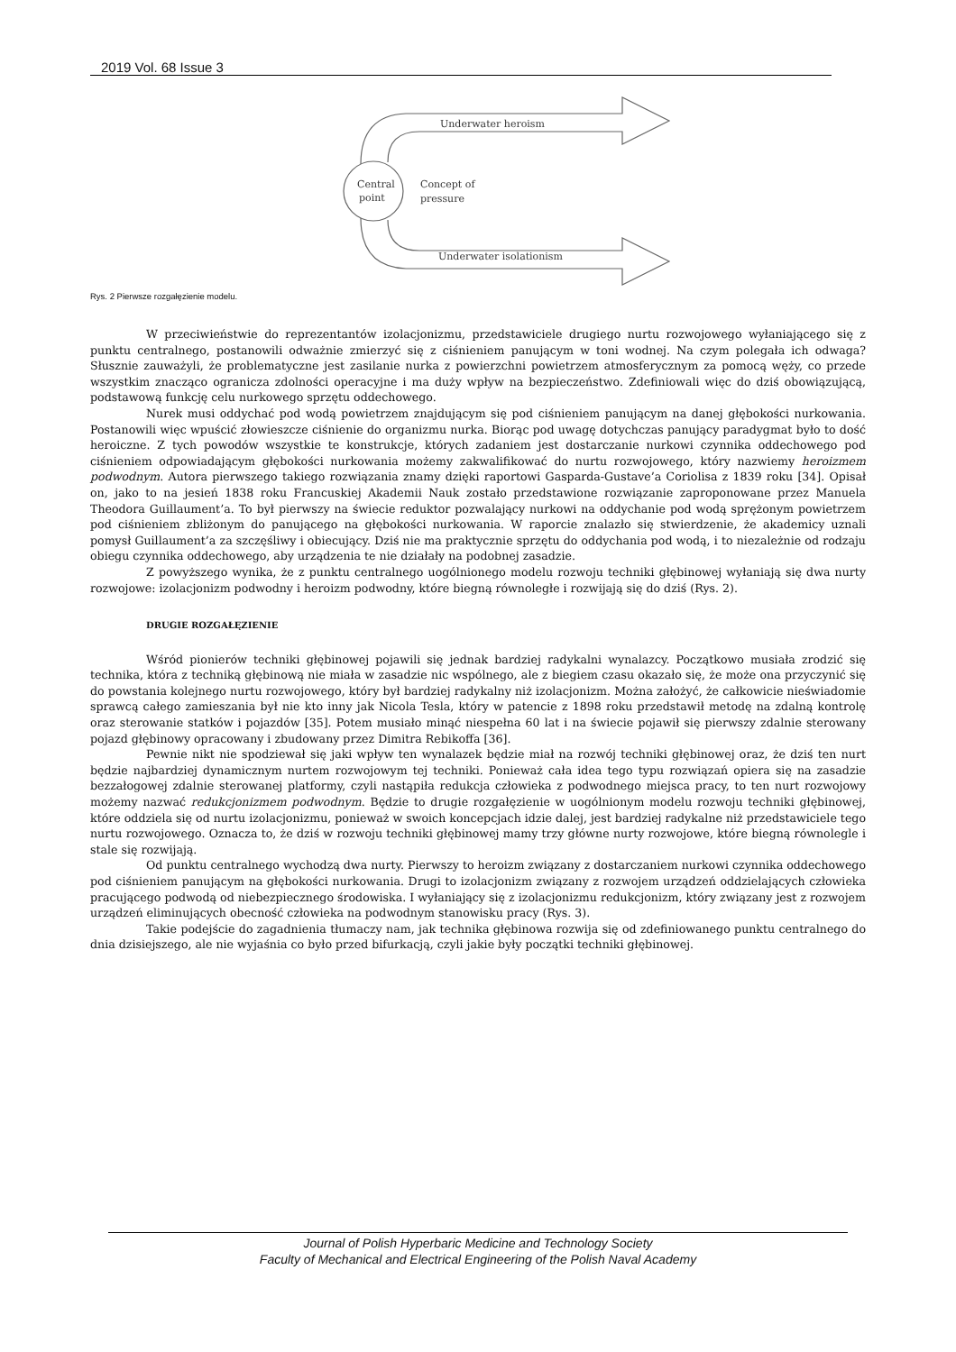2019 Vol. 68 Issue 3
Underwater heroism
Central
point
Concept of
pressure
Underwater isolationism
Rys. 2 Pierwsze rozgałęzienie modelu.
W przeciwieństwie do reprezentantów izolacjonizmu, przedstawiciele drugiego nurtu rozwojowego wyłaniającego się z punktu centralnego, postanowili odważnie zmierzyć się z ciśnieniem panującym w toni wodnej. Na czym polegała ich odwaga? Słusznie zauważyli, że problematyczne jest zasilanie nurka z powierzchni powietrzem atmosferycznym za pomocą węży, co przede wszystkim znacząco ogranicza zdolności operacyjne i ma duży wpływ na bezpieczeństwo. Zdefiniowali więc do dziś obowiązującą, podstawową funkcję celu nurkowego sprzętu oddechowego.
Nurek musi oddychać pod wodą powietrzem znajdującym się pod ciśnieniem panującym na danej głębokości nurkowania. Postanowili więc wpuścić złowieszcze ciśnienie do organizmu nurka. Biorąc pod uwagę dotychczas panujący paradygmat było to dość heroiczne. Z tych powodów wszystkie te konstrukcje, których zadaniem jest dostarczanie nurkowi czynnika oddechowego pod ciśnieniem odpowiadającym głębokości nurkowania możemy zakwalifikować do nurtu rozwojowego, który nazwiemy heroizmem podwodnym. Autora pierwszego takiego rozwiązania znamy dzięki raportowi Gasparda-Gustave’a Coriolisa z 1839 roku [34]. Opisał on, jako to na jesień 1838 roku Francuskiej Akademii Nauk zostało przedstawione rozwiązanie zaproponowane przez Manuela Theodora Guillaument’a. To był pierwszy na świecie reduktor pozwalający nurkowi na oddychanie pod wodą sprężonym powietrzem pod ciśnieniem zbliżonym do panującego na głębokości nurkowania. W raporcie znalazło się stwierdzenie, że akademicy uznali pomysł Guillaument’a za szczęśliwy i obiecujący. Dziś nie ma praktycznie sprzętu do oddychania pod wodą, i to niezależnie od rodzaju obiegu czynnika oddechowego, aby urządzenia te nie działały na podobnej zasadzie.
Z powyższego wynika, że z punktu centralnego uogólnionego modelu rozwoju techniki głębinowej wyłaniają się dwa nurty rozwojowe: izolacjonizm podwodny i heroizm podwodny, które biegną równoległe i rozwijają się do dziś (Rys. 2).
DRUGIE ROZGAŁĘZIENIE
Wśród pionierów techniki głębinowej pojawili się jednak bardziej radykalni wynalazcy. Początkowo musiała zrodzić się technika, która z techniką głębinową nie miała w zasadzie nic wspólnego, ale z biegiem czasu okazało się, że może ona przyczynić się do powstania kolejnego nurtu rozwojowego, który był bardziej radykalny niż izolacjonizm. Można założyć, że całkowicie nieświadomie sprawcą całego zamieszania był nie kto inny jak Nicola Tesla, który w patencie z 1898 roku przedstawił metodę na zdalną kontrolę oraz sterowanie statków i pojazdów [35]. Potem musiało minąć niespełna 60 lat i na świecie pojawił się pierwszy zdalnie sterowany pojazd głębinowy opracowany i zbudowany przez Dimitra Rebikoffa [36].
Pewnie nikt nie spodziewał się jaki wpływ ten wynalazek będzie miał na rozwój techniki głębinowej oraz, że dziś ten nurt będzie najbardziej dynamicznym nurtem rozwojowym tej techniki. Ponieważ cała idea tego typu rozwiązań opiera się na zasadzie bezzałogowej zdalnie sterowanej platformy, czyli nastąpiła redukcja człowieka z podwodnego miejsca pracy, to ten nurt rozwojowy możemy nazwać redukcjonizmem podwodnym. Będzie to drugie rozgałęzienie w uogólnionym modelu rozwoju techniki głębinowej, które oddziela się od nurtu izolacjonizmu, ponieważ w swoich koncepcjach idzie dalej, jest bardziej radykalne niż przedstawiciele tego nurtu rozwojowego. Oznacza to, że dziś w rozwoju techniki głębinowej mamy trzy główne nurty rozwojowe, które biegną równolegle i stale się rozwijają.
Od punktu centralnego wychodzą dwa nurty. Pierwszy to heroizm związany z dostarczaniem nurkowi czynnika oddechowego pod ciśnieniem panującym na głębokości nurkowania. Drugi to izolacjonizm związany z rozwojem urządzeń oddzielających człowieka pracującego podwodą od niebezpiecznego środowiska. I wyłaniający się z izolacjonizmu redukcjonizm, który związany jest z rozwojem urządzeń eliminujących obecność człowieka na podwodnym stanowisku pracy (Rys. 3).
Takie podejście do zagadnienia tłumaczy nam, jak technika głębinowa rozwija się od zdefiniowanego punktu centralnego do dnia dzisiejszego, ale nie wyjaśnia co było przed bifurkacją, czyli jakie były początki techniki głębinowej.
Journal of Polish Hyperbaric Medicine and Technology Society
Faculty of Mechanical and Electrical Engineering of the Polish Naval Academy